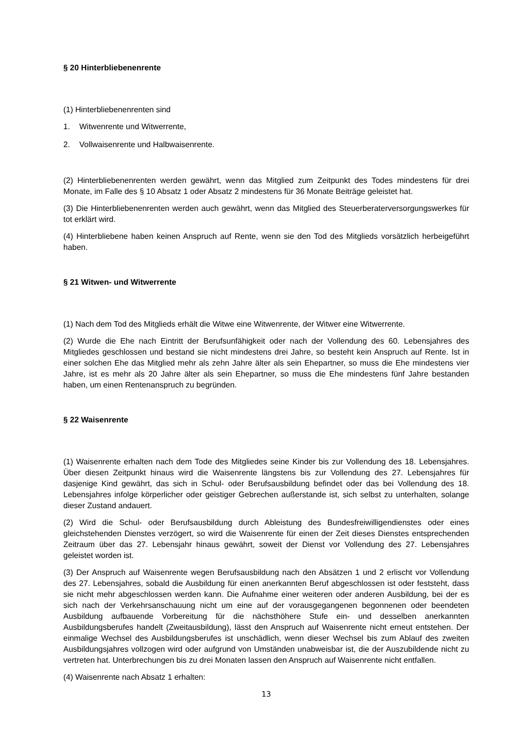§ 20 Hinterbliebenenrente
(1) Hinterbliebenenrenten sind
1. Witwenrente und Witwerrente,
2. Vollwaisenrente und Halbwaisenrente.
(2) Hinterbliebenenrenten werden gewährt, wenn das Mitglied zum Zeitpunkt des Todes mindestens für drei Monate, im Falle des § 10 Absatz 1 oder Absatz 2 mindestens für 36 Monate Beiträge geleistet hat.
(3) Die Hinterbliebenenrenten werden auch gewährt, wenn das Mitglied des Steuerberaterversorgungswerkes für tot erklärt wird.
(4) Hinterbliebene haben keinen Anspruch auf Rente, wenn sie den Tod des Mitglieds vorsätzlich herbeigeführt haben.
§ 21 Witwen- und Witwerrente
(1) Nach dem Tod des Mitglieds erhält die Witwe eine Witwenrente, der Witwer eine Witwerrente.
(2) Wurde die Ehe nach Eintritt der Berufsunfähigkeit oder nach der Vollendung des 60. Lebensjahres des Mitgliedes geschlossen und bestand sie nicht mindestens drei Jahre, so besteht kein Anspruch auf Rente. Ist in einer solchen Ehe das Mitglied mehr als zehn Jahre älter als sein Ehepartner, so muss die Ehe mindestens vier Jahre, ist es mehr als 20 Jahre älter als sein Ehepartner, so muss die Ehe mindestens fünf Jahre bestanden haben, um einen Rentenanspruch zu begründen.
§ 22 Waisenrente
(1) Waisenrente erhalten nach dem Tode des Mitgliedes seine Kinder bis zur Vollendung des 18. Lebensjahres. Über diesen Zeitpunkt hinaus wird die Waisenrente längstens bis zur Vollendung des 27. Lebensjahres für dasjenige Kind gewährt, das sich in Schul- oder Berufsausbildung befindet oder das bei Vollendung des 18. Lebensjahres infolge körperlicher oder geistiger Gebrechen außerstande ist, sich selbst zu unterhalten, solange dieser Zustand andauert.
(2) Wird die Schul- oder Berufsausbildung durch Ableistung des Bundesfreiwilligendienstes oder eines gleichstehenden Dienstes verzögert, so wird die Waisenrente für einen der Zeit dieses Dienstes entsprechenden Zeitraum über das 27. Lebensjahr hinaus gewährt, soweit der Dienst vor Vollendung des 27. Lebensjahres geleistet worden ist.
(3) Der Anspruch auf Waisenrente wegen Berufsausbildung nach den Absätzen 1 und 2 erlischt vor Vollendung des 27. Lebensjahres, sobald die Ausbildung für einen anerkannten Beruf abgeschlossen ist oder feststeht, dass sie nicht mehr abgeschlossen werden kann. Die Aufnahme einer weiteren oder anderen Ausbildung, bei der es sich nach der Verkehrsanschauung nicht um eine auf der vorausgegangenen begonnenen oder beendeten Ausbildung aufbauende Vorbereitung für die nächsthöhere Stufe ein- und desselben anerkannten Ausbildungsberufes handelt (Zweitausbildung), lässt den Anspruch auf Waisenrente nicht erneut entstehen. Der einmalige Wechsel des Ausbildungsberufes ist unschädlich, wenn dieser Wechsel bis zum Ablauf des zweiten Ausbildungsjahres vollzogen wird oder aufgrund von Umständen unabweisbar ist, die der Auszubildende nicht zu vertreten hat. Unterbrechungen bis zu drei Monaten lassen den Anspruch auf Waisenrente nicht entfallen.
(4) Waisenrente nach Absatz 1 erhalten:
13